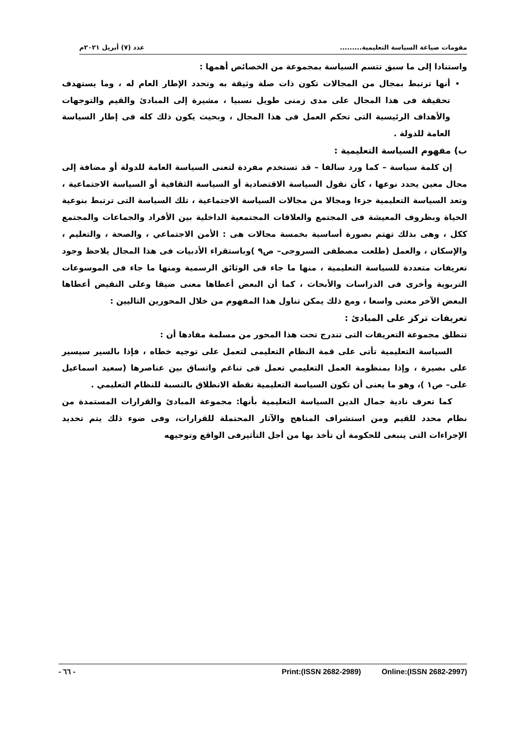مقومات صياغة السياسة التعليمية......... عدد (٧) أبريل ٢٠٢١م
واستنادا إلى ما سبق تتسم السياسة بمجموعة من الخصائص أهمها :
أنها ترتبط بمجال من المجالات تكون ذات صلة وثيقة به وتحدد الإطار العام له ، وما يستهدف تحقيقة فى هذا المجال على مدى زمنى طويل نسبيا ، مشيرة إلى المبادئ والقيم والتوجهات والأهداف الرئيسية التى تحكم العمل فى هذا المجال ، وبحيث يكون ذلك كله فى إطار السياسة العامة للدولة .
ب) مفهوم السياسة التعليمية :
إن كلمة سياسة – كما ورد سالفا – قد تستخدم مفردة لتعنى السياسة العامة للدولة أو مضافة إلى مجال معين يحدد نوعها ، كأن نقول السياسة الاقتصادية أو السياسة الثقافية أو السياسة الاجتماعية ، وتعد السياسة التعليمية جزءا ومجالا من مجالات السياسة الاجتماعية ، تلك السياسة التى ترتبط بنوعية الحياة وبظروف المعيشة فى المجتمع والعلاقات المجتمعية الداخلية بين الأفراد والجماعات والمجتمع ككل ، وهى بذلك تهتم بصورة أساسية بخمسة مجالات هى : الأمن الاجتماعي ، والصحة ، والتعليم ، والإسكان ، والعمل (طلعت مصطفى السروجى– ص٩ )وباستقراء الأدبيات فى هذا المجال يلاحظ وجود تعريفات متعددة للسياسة التعليمية ، منها ما جاء فى الوثائق الرسمية ومنها ما جاء فى الموسوعات التربوية وأخرى فى الدراسات والأبحاث ، كما أن البعض أعطاها معنى ضيقا وعلى النقيض أعطاها البعض الآخر معنى واسعا ، ومع ذلك يمكن تناول هذا المفهوم من خلال المحورين التاليين :
تعريفات تركز على المبادئ :
تنطلق مجموعة التعريفات التى تندرج تحت هذا المحور من مسلمة مفادها أن :
السياسة التعليمية تأتى على قمة النظام التعليمى لتعمل على توجيه خطاه ، فإذا بالسير سيسير على بصيرة ، وإذا بمنظومة العمل التعليمي تعمل فى تناغم واتساق بين عناصرها (سعيد اسماعيل على– ص١ )، وهو ما يعنى أن تكون السياسة التعليمية نقطة الانطلاق بالنسبة للنظام التعليمي .
كما تعرف نادية جمال الدين السياسة التعليمية بأنها: مجموعة المبادئ والقرارات المستمدة من نظام محدد للقيم ومن استشراف المناهج والآثار المحتملة للقرارات، وفى ضوء ذلك يتم تحديد الإجراءات التى ينبغى للحكومة أن تأخذ بها من أجل التأثيرفى الواقع وتوجيهه
- ٦٦ - Print:(ISSN 2682-2989) Online:(ISSN 2682-2997)